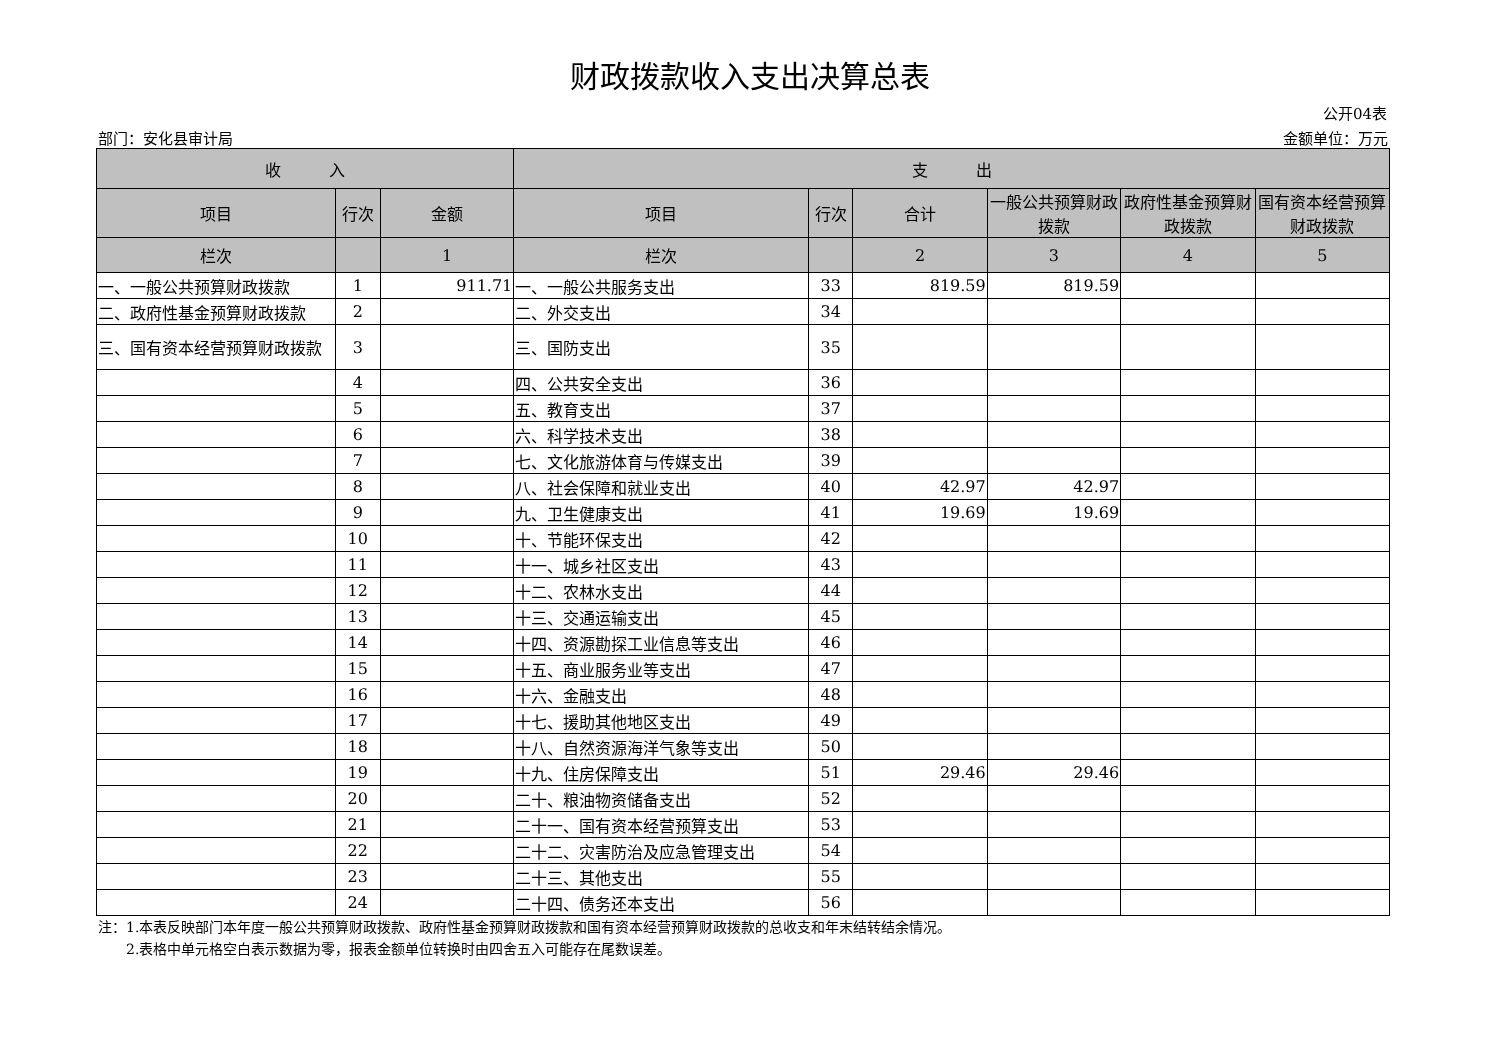财政拨款收入支出决算总表
公开04表
部门：安化县审计局 金额单位：万元
| 收 入 | | | 支 出 | | | | | |
| --- | --- | --- | --- | --- | --- | --- | --- | --- |
| 项目 | 行次 | 金额 | 项目 | 行次 | 合计 | 一般公共预算财政拨款 | 政府性基金预算财政拨款 | 国有资本经营预算财政拨款 |
| 栏次 | | 1 | 栏次 | | 2 | 3 | 4 | 5 |
| 一、一般公共预算财政拨款 | 1 | 911.71 | 一、一般公共服务支出 | 33 | 819.59 | 819.59 | | |
| 二、政府性基金预算财政拨款 | 2 | | 二、外交支出 | 34 | | | | |
| 三、国有资本经营预算财政拨款 | 3 | | 三、国防支出 | 35 | | | | |
| | 4 | | 四、公共安全支出 | 36 | | | | |
| | 5 | | 五、教育支出 | 37 | | | | |
| | 6 | | 六、科学技术支出 | 38 | | | | |
| | 7 | | 七、文化旅游体育与传媒支出 | 39 | | | | |
| | 8 | | 八、社会保障和就业支出 | 40 | 42.97 | 42.97 | | |
| | 9 | | 九、卫生健康支出 | 41 | 19.69 | 19.69 | | |
| | 10 | | 十、节能环保支出 | 42 | | | | |
| | 11 | | 十一、城乡社区支出 | 43 | | | | |
| | 12 | | 十二、农林水支出 | 44 | | | | |
| | 13 | | 十三、交通运输支出 | 45 | | | | |
| | 14 | | 十四、资源勘探工业信息等支出 | 46 | | | | |
| | 15 | | 十五、商业服务业等支出 | 47 | | | | |
| | 16 | | 十六、金融支出 | 48 | | | | |
| | 17 | | 十七、援助其他地区支出 | 49 | | | | |
| | 18 | | 十八、自然资源海洋气象等支出 | 50 | | | | |
| | 19 | | 十九、住房保障支出 | 51 | 29.46 | 29.46 | | |
| | 20 | | 二十、粮油物资储备支出 | 52 | | | | |
| | 21 | | 二十一、国有资本经营预算支出 | 53 | | | | |
| | 22 | | 二十二、灾害防治及应急管理支出 | 54 | | | | |
| | 23 | | 二十三、其他支出 | 55 | | | | |
| | 24 | | 二十四、债务还本支出 | 56 | | | | |
注：1.本表反映部门本年度一般公共预算财政拨款、政府性基金预算财政拨款和国有资本经营预算财政拨款的总收支和年末结转结余情况。
　　2.表格中单元格空白表示数据为零，报表金额单位转换时由四舍五入可能存在尾数误差。